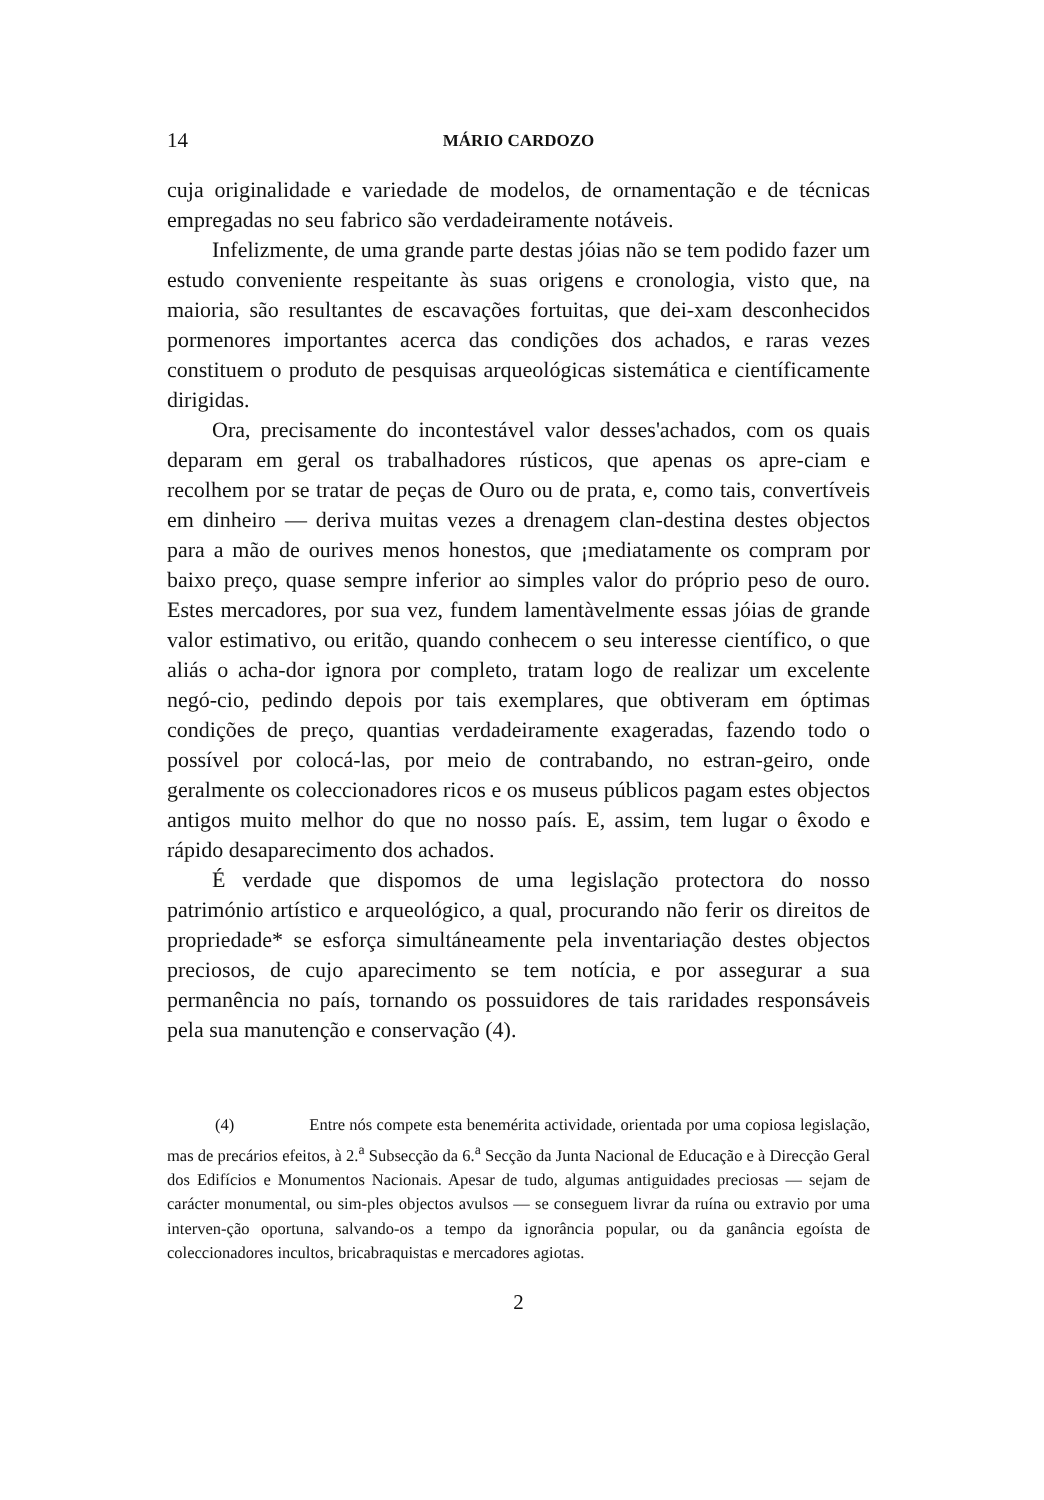14 MÁRIO CARDOZO
cuja originalidade e variedade de modelos, de ornamentação e de técnicas empregadas no seu fabrico são verdadeiramente notáveis.
Infelizmente, de uma grande parte destas jóias não se tem podido fazer um estudo conveniente respeitante às suas origens e cronologia, visto que, na maioria, são resultantes de escavações fortuitas, que dei-xam desconhecidos pormenores importantes acerca das condições dos achados, e raras vezes constituem o produto de pesquisas arqueológicas sistemática e científicamente dirigidas.
Ora, precisamente do incontestável valor desses'achados, com os quais deparam em geral os trabalhadores rústicos, que apenas os apre-ciam e recolhem por se tratar de peças de Ouro ou de prata, e, como tais, convertíveis em dinheiro — deriva muitas vezes a drenagem clan-destina destes objectos para a mão de ourives menos honestos, que ¡mediatamente os compram por baixo preço, quase sempre inferior ao simples valor do próprio peso de ouro. Estes mercadores, por sua vez, fundem lamentàvelmente essas jóias de grande valor estimativo, ou eritão, quando conhecem o seu interesse científico, o que aliás o acha-dor ignora por completo, tratam logo de realizar um excelente negó-cio, pedindo depois por tais exemplares, que obtiveram em óptimas condições de preço, quantias verdadeiramente exageradas, fazendo todo o possível por colocá-las, por meio de contrabando, no estran-geiro, onde geralmente os coleccionadores ricos e os museus públicos pagam estes objectos antigos muito melhor do que no nosso país. E, assim, tem lugar o êxodo e rápido desaparecimento dos achados.
É verdade que dispomos de uma legislação protectora do nosso património artístico e arqueológico, a qual, procurando não ferir os direitos de propriedade* se esforça simultáneamente pela inventariação destes objectos preciosos, de cujo aparecimento se tem notícia, e por assegurar a sua permanência no país, tornando os possuidores de tais raridades responsáveis pela sua manutenção e conservação (4).
(4) Entre nós compete esta benemérita actividade, orientada por uma copiosa legislação, mas de precários efeitos, à 2.<sup>a</sup> Subsecção da 6.<sup>a</sup> Secção da Junta Nacional de Educação e à Direcção Geral dos Edifícios e Monumentos Nacionais. Apesar de tudo, algumas antiguidades preciosas — sejam de carácter monumental, ou sim-ples objectos avulsos — se conseguem livrar da ruína ou extravio por uma interven-ção oportuna, salvando-os a tempo da ignorância popular, ou da ganância egoísta de coleccionadores incultos, bricabraquistas e mercadores agiotas.
2